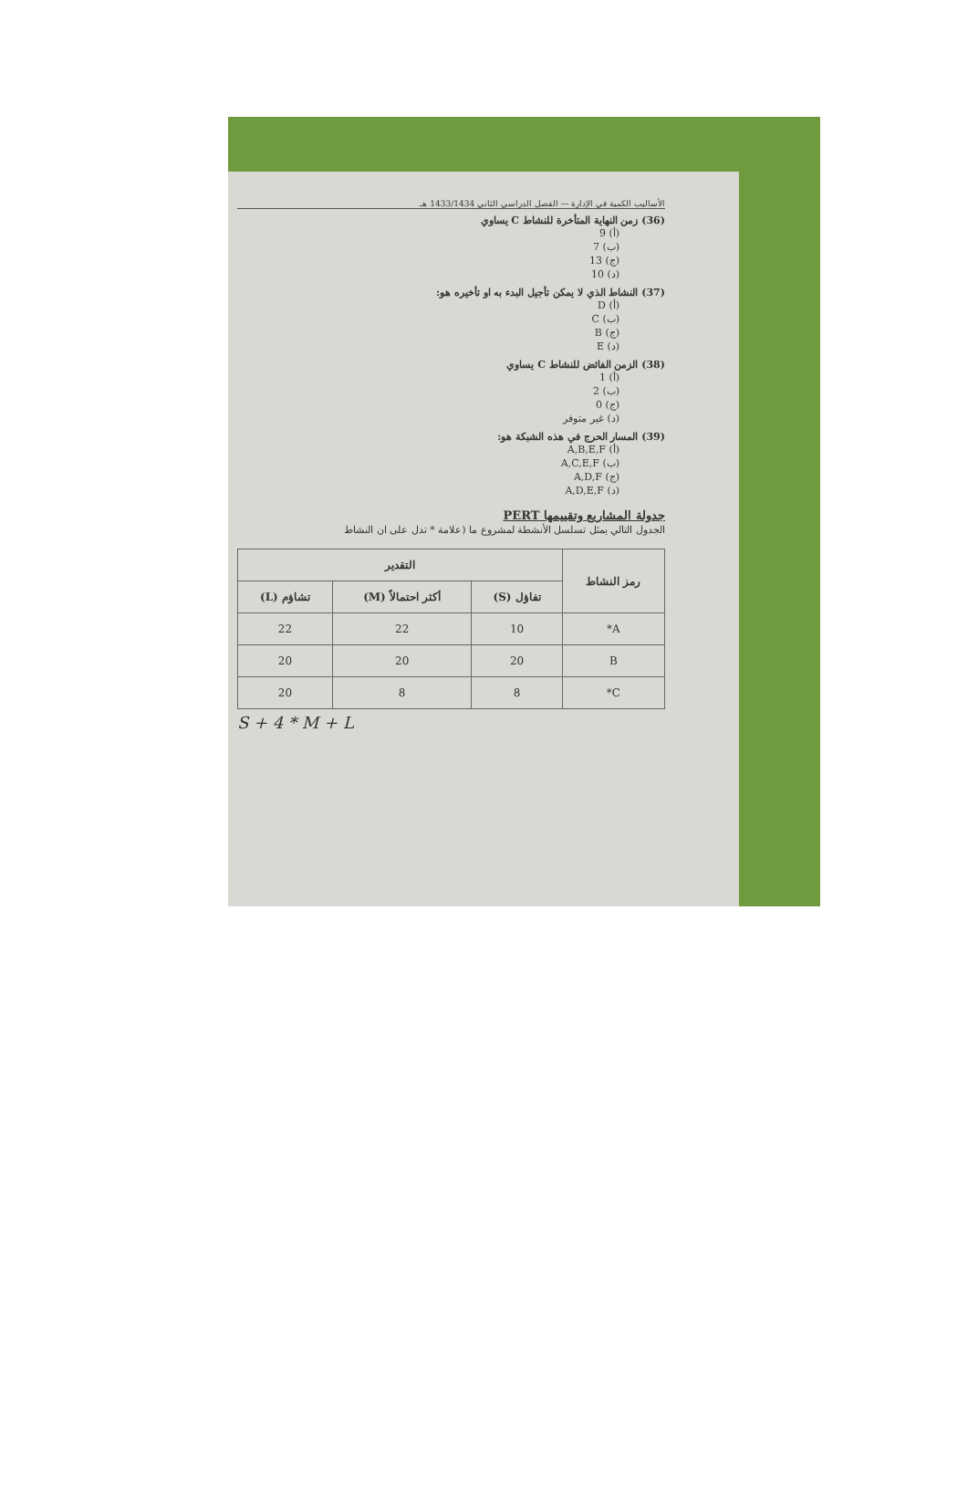الأساليب الكمية في الإدارة — الفصل الدراسي الثاني 1433/1434 هـ
(36) زمن النهاية المتأخرة للنشاط C يساوي
(أ) 9
(ب) 7
(ج) 13
(د) 10
(37) النشاط الذي لا يمكن تأجيل البدء به او تأخيره هو:
(أ) D
(ب) C
(ج) B
(د) E
(38) الزمن الفائض للنشاط C يساوي
(أ) 1
(ب) 2
(ج) 0
(د) غير متوفر
(39) المسار الحرج في هذه الشبكة هو:
(أ) A,B,E,F
(ب) A,C,E,F
(ج) A,D,F
(د) A,D,E,F
جدولة المشاريع وتقييمها PERT
الجدول التالي يمثل تسلسل الأنشطة لمشروع ما (علامة * تدل على ان النشاط
| رمز النشاط | التقدير | | |
| --- | --- | --- | --- |
| | تفاؤل (S) | أكثر احتمالاً (M) | تشاؤم (L) |
| A* | 10 | 22 | 22 |
| B | 20 | 20 | 20 |
| C* | 8 | 8 | 20 |
S + 4 * M + L